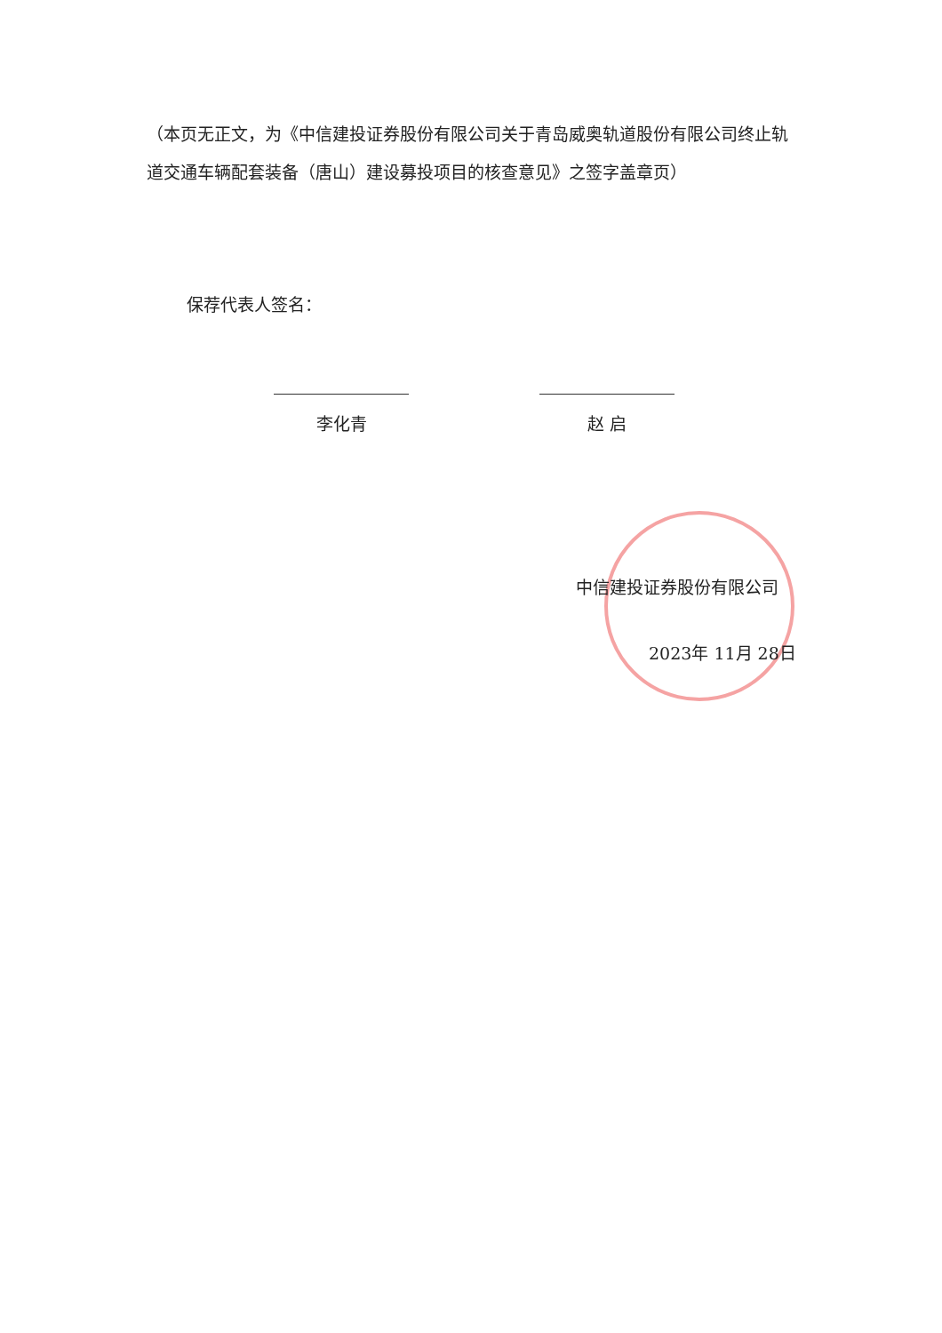（本页无正文，为《中信建投证券股份有限公司关于青岛威奥轨道股份有限公司终止轨道交通车辆配套装备（唐山）建设募投项目的核查意见》之签字盖章页）
保荐代表人签名：
李化青 赵 启
中信建投证券股份有限公司
2023年 11月 28日